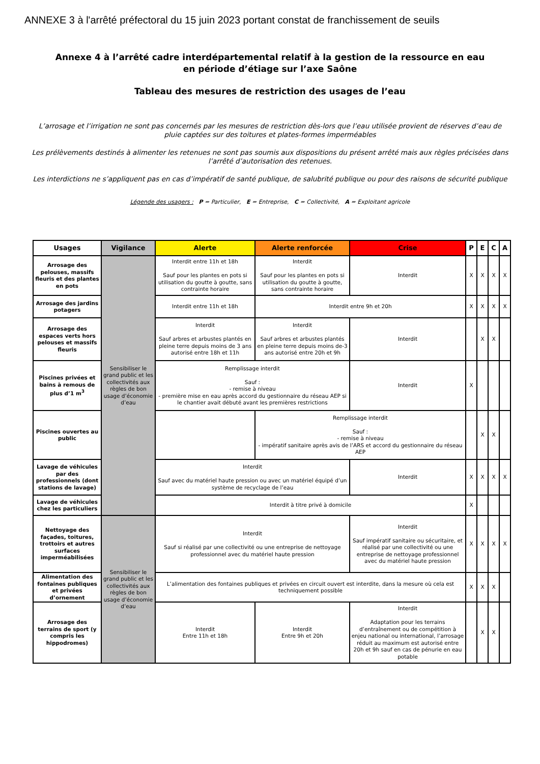ANNEXE 3 à l'arrêté préfectoral du 15 juin 2023 portant constat de franchissement de seuils
Annexe 4 à l’arrêté cadre interdépartemental relatif à la gestion de la ressource en eau
en période d’étiage sur l’axe Saône
Tableau des mesures de restriction des usages de l’eau
L’arrosage et l’irrigation ne sont pas concernés par les mesures de restriction dès-lors que l’eau utilisée provient de réserves d’eau de pluie captées sur des toitures et plates-formes imperméables
Les prélèvements destinés à alimenter les retenues ne sont pas soumis aux dispositions du présent arrêté mais aux règles précisées dans l’arrêté d’autorisation des retenues.
Les interdictions ne s’appliquent pas en cas d’impératif de santé publique, de salubrité publique ou pour des raisons de sécurité publique
Légende des usagers : P = Particulier, E = Entreprise, C = Collectivité, A = Exploitant agricole
| Usages | Vigilance | Alerte | Alerte renforcée | Crise | P | E | C | A |
| --- | --- | --- | --- | --- | --- | --- | --- | --- |
| Arrosage des pelouses, massifs fleuris et des plantes en pots | Sensibiliser le grand public et les collectivités aux règles de bon usage d’économie d’eau | Interdit entre 11h et 18h Sauf pour les plantes en pots si utilisation du goutte à goutte, sans contrainte horaire | Interdit Sauf pour les plantes en pots si utilisation du goutte à goutte, sans contrainte horaire | Interdit | X | X | X | X |
| Arrosage des jardins potagers | | Interdit entre 11h et 18h | Interdit entre 9h et 20h | | X | X | X | X |
| Arrosage des espaces verts hors pelouses et massifs fleuris | | Interdit Sauf arbres et arbustes plantés en pleine terre depuis moins de 3 ans autorisé entre 18h et 11h | Interdit Sauf arbres et arbustes plantés en pleine terre depuis moins de-3 ans autorisé entre 20h et 9h | Interdit | | X | X | |
| Piscines privées et bains à remous de plus d’1 m<sup>3</sup> | | Remplissage interdit Sauf : - remise à niveau - première mise en eau après accord du gestionnaire du réseau AEP si le chantier avait débuté avant les premières restrictions | | Interdit | X | | | |
| Piscines ouvertes au public | | | Remplissage interdit Sauf : - remise à niveau - impératif sanitaire après avis de l’ARS et accord du gestionnaire du réseau AEP | | | X | X | |
| Lavage de véhicules par des professionnels (dont stations de lavage) | | Interdit Sauf avec du matériel haute pression ou avec un matériel équipé d’un système de recyclage de l’eau | | Interdit | X | X | X | X |
| Lavage de véhicules chez les particuliers | | Interdit à titre privé à domicile | | | X | | | |
| Nettoyage des façades, toitures, trottoirs et autres surfaces imperméabilisées | Sensibiliser le grand public et les collectivités aux règles de bon usage d’économie d’eau | Interdit Sauf si réalisé par une collectivité ou une entreprise de nettoyage professionnel avec du matériel haute pression | | Interdit Sauf impératif sanitaire ou sécuritaire, et réalisé par une collectivité ou une entreprise de nettoyage professionnel avec du matériel haute pression | X | X | X | X |
| Alimentation des fontaines publiques et privées d’ornement | | L’alimentation des fontaines publiques et privées en circuit ouvert est interdite, dans la mesure où cela est techniquement possible | | | X | X | X | |
| Arrosage des terrains de sport (y compris les hippodromes) | | Interdit Entre 11h et 18h | Interdit Entre 9h et 20h | Interdit Adaptation pour les terrains d’entraînement ou de compétition à enjeu national ou international, l’arrosage réduit au maximum est autorisé entre 20h et 9h sauf en cas de pénurie en eau potable | | X | X | |